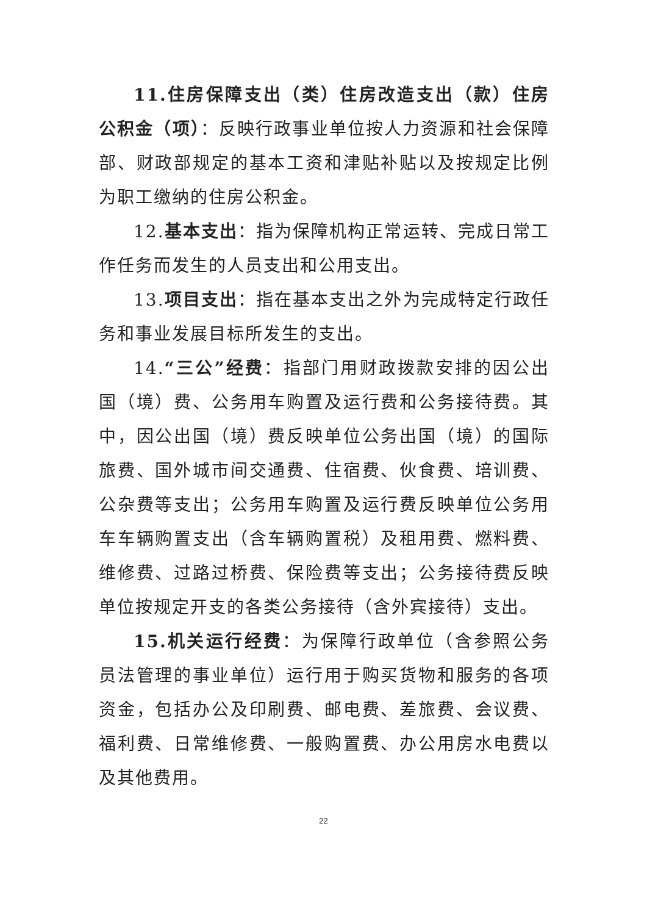11.住房保障支出（类）住房改造支出（款）住房公积金（项）：反映行政事业单位按人力资源和社会保障部、财政部规定的基本工资和津贴补贴以及按规定比例为职工缴纳的住房公积金。
12.基本支出：指为保障机构正常运转、完成日常工作任务而发生的人员支出和公用支出。
13.项目支出：指在基本支出之外为完成特定行政任务和事业发展目标所发生的支出。
14.“三公”经费：指部门用财政拨款安排的因公出国（境）费、公务用车购置及运行费和公务接待费。其中，因公出国（境）费反映单位公务出国（境）的国际旅费、国外城市间交通费、住宿费、伙食费、培训费、公杂费等支出；公务用车购置及运行费反映单位公务用车车辆购置支出（含车辆购置税）及租用费、燃料费、维修费、过路过桥费、保险费等支出；公务接待费反映单位按规定开支的各类公务接待（含外宾接待）支出。
15.机关运行经费：为保障行政单位（含参照公务员法管理的事业单位）运行用于购买货物和服务的各项资金，包括办公及印刷费、邮电费、差旅费、会议费、福利费、日常维修费、一般购置费、办公用房水电费以及其他费用。
22